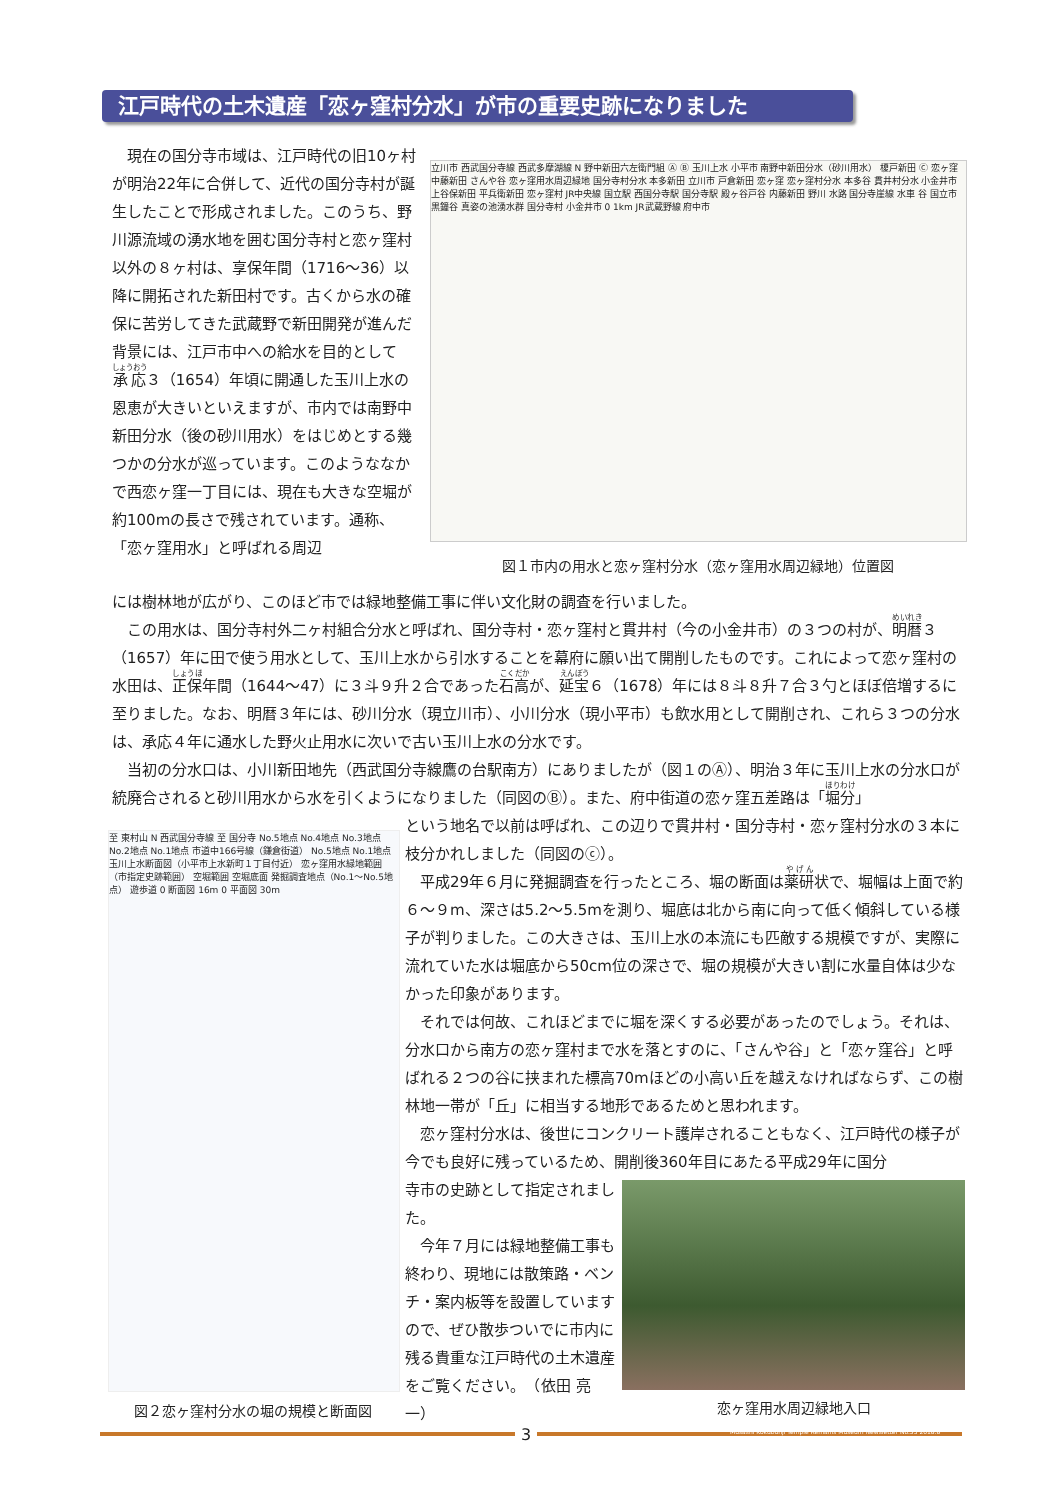江戸時代の土木遺産「恋ヶ窪村分水」が市の重要史跡になりました
　現在の国分寺市域は、江戸時代の旧10ヶ村が明治22年に合併して、近代の国分寺村が誕生したことで形成されました。このうち、野川源流域の湧水地を囲む国分寺村と恋ヶ窪村以外の８ヶ村は、享保年間（1716～36）以降に開拓された新田村です。古くから水の確保に苦労してきた武蔵野で新田開発が進んだ背景には、江戸市中への給水を目的として承応３（1654）年頃に開通した玉川上水の恩恵が大きいといえますが、市内では南野中新田分水（後の砂川用水）をはじめとする幾つかの分水が巡っています。このようななかで西恋ヶ窪一丁目には、現在も大きな空堀が約100mの長さで残されています。通称、「恋ヶ窪用水」と呼ばれる周辺
立川市 西武国分寺線 西武多摩湖線 N 野中新田六左衛門組 Ⓐ Ⓑ 玉川上水 小平市 南野中新田分水（砂川用水） 榎戸新田 Ⓒ 恋ヶ窪 中藤新田 さんや谷 恋ヶ窪用水周辺緑地 国分寺村分水 本多新田 立川市 戸倉新田 恋ヶ窪 恋ヶ窪村分水 本多谷 貫井村分水 小金井市 上谷保新田 平兵衛新田 恋ヶ窪村 JR中央線 国立駅 西国分寺駅 国分寺駅 殿ヶ谷戸谷 内藤新田 野川 水路 国分寺崖線 水車 谷 国立市 黒鐘谷 真姿の池湧水群 国分寺村 小金井市 0 1km JR武蔵野線 府中市
図１市内の用水と恋ヶ窪村分水（恋ヶ窪用水周辺緑地）位置図
には樹林地が広がり、このほど市では緑地整備工事に伴い文化財の調査を行いました。
　この用水は、国分寺村外二ヶ村組合分水と呼ばれ、国分寺村・恋ヶ窪村と貫井村（今の小金井市）の３つの村が、明暦３（1657）年に田で使う用水として、玉川上水から引水することを幕府に願い出て開削したものです。これによって恋ヶ窪村の水田は、正保年間（1644～47）に３斗９升２合であった石高が、延宝６（1678）年には８斗８升７合３勺とほぼ倍増するに至りました。なお、明暦３年には、砂川分水（現立川市）、小川分水（現小平市）も飲水用として開削され、これら３つの分水は、承応４年に通水した野火止用水に次いで古い玉川上水の分水です。
　当初の分水口は、小川新田地先（西武国分寺線鷹の台駅南方）にありましたが（図１のⒶ）、明治３年に玉川上水の分水口が統廃合されると砂川用水から水を引くようになりました（同図のⒷ）。また、府中街道の恋ヶ窪五差路は「堀分」
至 東村山 N 西武国分寺線 至 国分寺 No.5地点 No.4地点 No.3地点 No.2地点 No.1地点 市道中166号線（鎌倉街道） No.5地点 No.1地点 玉川上水断面図（小平市上水新町１丁目付近） 恋ヶ窪用水緑地範囲（市指定史跡範囲） 空堀範囲 空堀底面 発掘調査地点（No.1～No.5地点） 遊歩道 0 断面図 16m 0 平面図 30m
図２恋ヶ窪村分水の堀の規模と断面図
という地名で以前は呼ばれ、この辺りで貫井村・国分寺村・恋ヶ窪村分水の３本に枝分かれしました（同図のⓒ）。
　平成29年６月に発掘調査を行ったところ、堀の断面は薬研状で、堀幅は上面で約６～９m、深さは5.2～5.5mを測り、堀底は北から南に向って低く傾斜している様子が判りました。この大きさは、玉川上水の本流にも匹敵する規模ですが、実際に流れていた水は堀底から50cm位の深さで、堀の規模が大きい割に水量自体は少なかった印象があります。
　それでは何故、これほどまでに堀を深くする必要があったのでしょう。それは、分水口から南方の恋ヶ窪村まで水を落とすのに、「さんや谷」と「恋ヶ窪谷」と呼ばれる２つの谷に挟まれた標高70mほどの小高い丘を越えなければならず、この樹林地一帯が「丘」に相当する地形であるためと思われます。
　恋ヶ窪村分水は、後世にコンクリート護岸されることもなく、江戸時代の様子が今でも良好に残っているため、開削後360年目にあたる平成29年に国分
寺市の史跡として指定されました。
　今年７月には緑地整備工事も終わり、現地には散策路・ベンチ・案内板等を設置していますので、ぜひ散歩ついでに市内に残る貴重な江戸時代の土木遺産をご覧ください。　（依田 亮一）
恋ヶ窪用水周辺緑地入口
3
Musashi Kokubunji Temple Remains Museum Newsletter No.35 2018.8